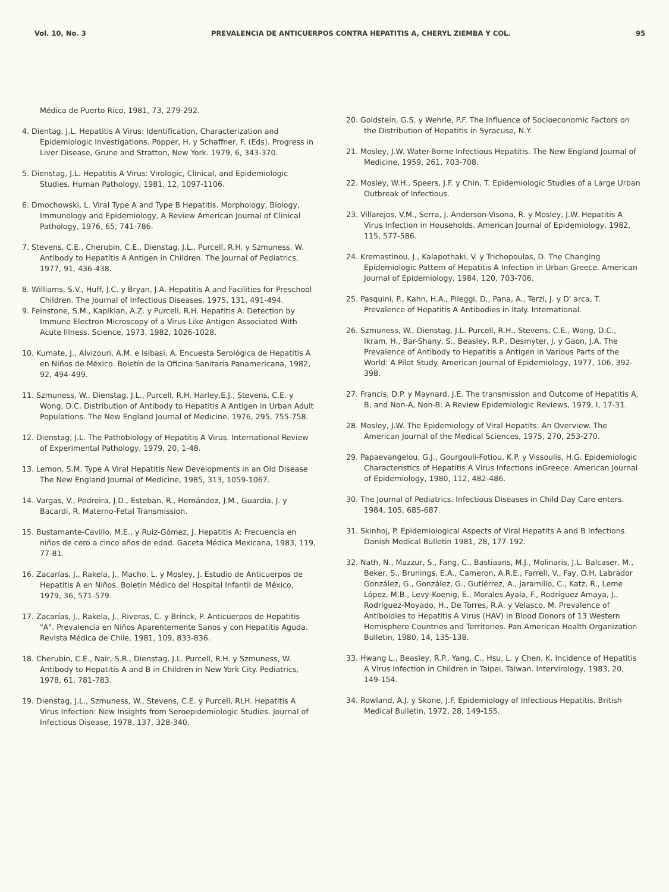Vol. 10, No. 3 PREVALENCIA DE ANTICUERPOS CONTRA HEPATITIS A, CHERYL ZIEMBA Y COL. 95
Médica de Puerto Rico, 1981, 73, 279-292.
4. Dientag, J.L. Hepatitis A Virus: Identification, Characterization and Epidemiologic Investigations. Popper, H. y Schaffner, F. (Eds). Progress in Liver Disease, Grune and Stratton, New York. 1979, 6, 343-370.
5. Dienstag, J.L. Hepatitis A Virus: Virologic, Clinical, and Epidemiologic Studies. Human Pathology, 1981, 12, 1097-1106.
6. Dmochowski, L. Viral Type A and Type B Hepatitis. Morphology, Biology, Immunology and Epidemiology, A Review American Journal of Clinical Pathology, 1976, 65, 741-786.
7. Stevens, C.E., Cherubin, C.E., Dienstag, J.L., Purcell, R.H. y Szmuness, W. Antibody to Hepatitis A Antigen in Children. The Journal of Pediatrics, 1977, 91, 436-438.
8. Williams, S.V., Huff, J.C. y Bryan, J.A. Hepatitis A and Facilities for Preschool Children. The Journal of Infectious Diseases, 1975, 131, 491-494.
9. Feinstone, S.M., Kapikian, A.Z. y Purcell, R.H. Hepatitis A: Detection by Immune Electron Microscopy of a Virus-Like Antigen Associated With Acute Illness. Science, 1973, 1982, 1026-1028.
10. Kumate, J., Alvizouri, A.M. e Isibasi, A. Encuesta Serológica de Hepatitis A en Niños de México. Boletín de la Oficina Sanitaria Panamericana, 1982, 92, 494-499.
11. Szmuness, W., Dienstag, J.L., Purcell, R.H. Harley,E.J., Stevens, C.E. y Wong, D.C. Distribution of Antibody to Hepatitis A Antigen in Urban Adult Populations. The New England Journal of Medicine, 1976, 295, 755-758.
12. Dienstag, J.L. The Pathobiology of Hepatitis A Virus. International Review of Experimental Pathology, 1979, 20, 1-48.
13. Lemon, S.M. Type A Viral Hepatitis New Developments in an Old Disease The New England Journal of Medicine, 1985, 313, 1059-1067.
14. Vargas, V., Pedreira, J.D., Esteban, R., Hernández, J.M., Guardia, J. y Bacardi, R. Materno-Fetal Transmission.
15. Bustamante-Cavillo, M.E., y Ruíz-Gómez, J. Hepatitis A: Frecuencia en niños de cero a cinco años de edad. Gaceta Médica Mexicana, 1983, 119, 77-81.
16. Zacarías, J., Rakela, J., Macho, L. y Mosley, J. Estudio de Anticuerpos de Hepatitis A en Niños. Boletín Médico del Hospital Infantil de México, 1979, 36, 571-579.
17. Zacarías, J., Rakela, J., Riveras, C. y Brinck, P. Anticuerpos de Hepatitis "A". Prevalencia en Niños Aparentemente Sanos y con Hepatitis Aguda. Revista Médica de Chile, 1981, 109, 833-836.
18. Cherubin, C.E., Nair, S.R., Dienstag, J.L. Purcell, R.H. y Szmuness, W. Antibody to Hepatitis A and B in Children in New York City. Pediatrics, 1978, 61, 781-783.
19. Dienstag, J.L., Szmuness, W., Stevens, C.E. y Purcell, RLH. Hepatitis A Virus Infection: New Insights from Seroepidemiologic Studies. Journal of Infectious Disease, 1978, 137, 328-340.
20. Goldstein, G.S. y Wehrle, P.F. The Influence of Socioeconomic Factors on the Distribution of Hepatitis in Syracuse, N.Y.
21. Mosley, J.W. Water-Borne Infectious Hepatitis. The New England Journal of Medicine, 1959, 261, 703-708.
22. Mosley, W.H., Speers, J.F. y Chin, T. Epidemiologic Studies of a Large Urban Outbreak of Infectious.
23. Villarejos, V.M., Serra, J. Anderson-Visona, R. y Mosley, J.W. Hepatitis A Virus Infection in Households. American Journal of Epidemiology, 1982, 115, 577-586.
24. Kremastinou, J., Kalapothaki, V. y Trichopoulas, D. The Changing Epidemiologic Pattern of Hepatitis A Infection in Urban Greece. American Journal of Epidemiology, 1984, 120, 703-706.
25. Pasquini, P., Kahn, H.A., Pileggi, D., Pana, A., Terzi, J. y D' arca, T. Prevalence of Hepatitis A Antibodies in Italy. International.
26. Szmuness, W., Dienstag, J.L. Purcell, R.H., Stevens, C.E., Wong, D.C., Ikram, H., Bar-Shany, S., Beasley, R.P., Desmyter, J. y Gaon, J.A. The Prevalence of Antibody to Hepatitis a Antigen in Various Parts of the World: A Pilot Study. American Journal of Epidemiology, 1977, 106, 392-398.
27. Francis, D.P. y Maynard, J.E. The transmission and Outcome of Hepatitis A, B, and Non-A, Non-B: A Review Epidemiologic Reviews, 1979, I, 17-31.
28. Mosley, J.W. The Epidemiology of Viral Hepatits: An Overview. The American Journal of the Medical Sciences, 1975, 270, 253-270.
29. Papaevangelou, G.J., Gourgouli-Fotiou, K.P. y Vissoulis, H.G. Epidemiologic Characteristics of Hepatitis A Virus Infections inGreece. American Journal of Epidemiology, 1980, 112, 482-486.
30. The Journal of Pediatrics. Infectious Diseases in Child Day Care enters. 1984, 105, 685-687.
31. Skinhoj, P. Epidemiological Aspects of Viral Hepatits A and B Infections. Danish Medical Bulletin 1981, 28, 177-192.
32. Nath, N., Mazzur, S., Fang, C., Bastiaans, M.J., Molinaris, J.L. Balcaser, M., Beker, S., Brunings, E.A., Cameron, A.R.E., Farrell, V., Fay, O.H. Labrador González, G., González, G., Gutiérrez, A., Jaramillo, C., Katz, R., Leme López, M.B., Levy-Koenig, E., Morales Ayala, F., Rodríguez Amaya, J., Rodríguez-Moyado, H., De Torres, R.A. y Velasco, M. Prevalence of Antiboidies to Hepatitis A Virus (HAV) in Blood Donors of 13 Western Hemisphere Countries and Territories. Pan American Health Organization Bulletin, 1980, 14, 135-138.
33. Hwang L., Beasley, R.P., Yang, C., Hsu, L. y Chen, K. Incidence of Hepatitis A Virus Infection in Children in Taipei, Taiwan. Intervirology, 1983, 20, 149-154.
34. Rowland, A.J. y Skone, J.F. Epidemiology of Infectious Hepatitis. British Medical Bulletin, 1972, 28, 149-155.